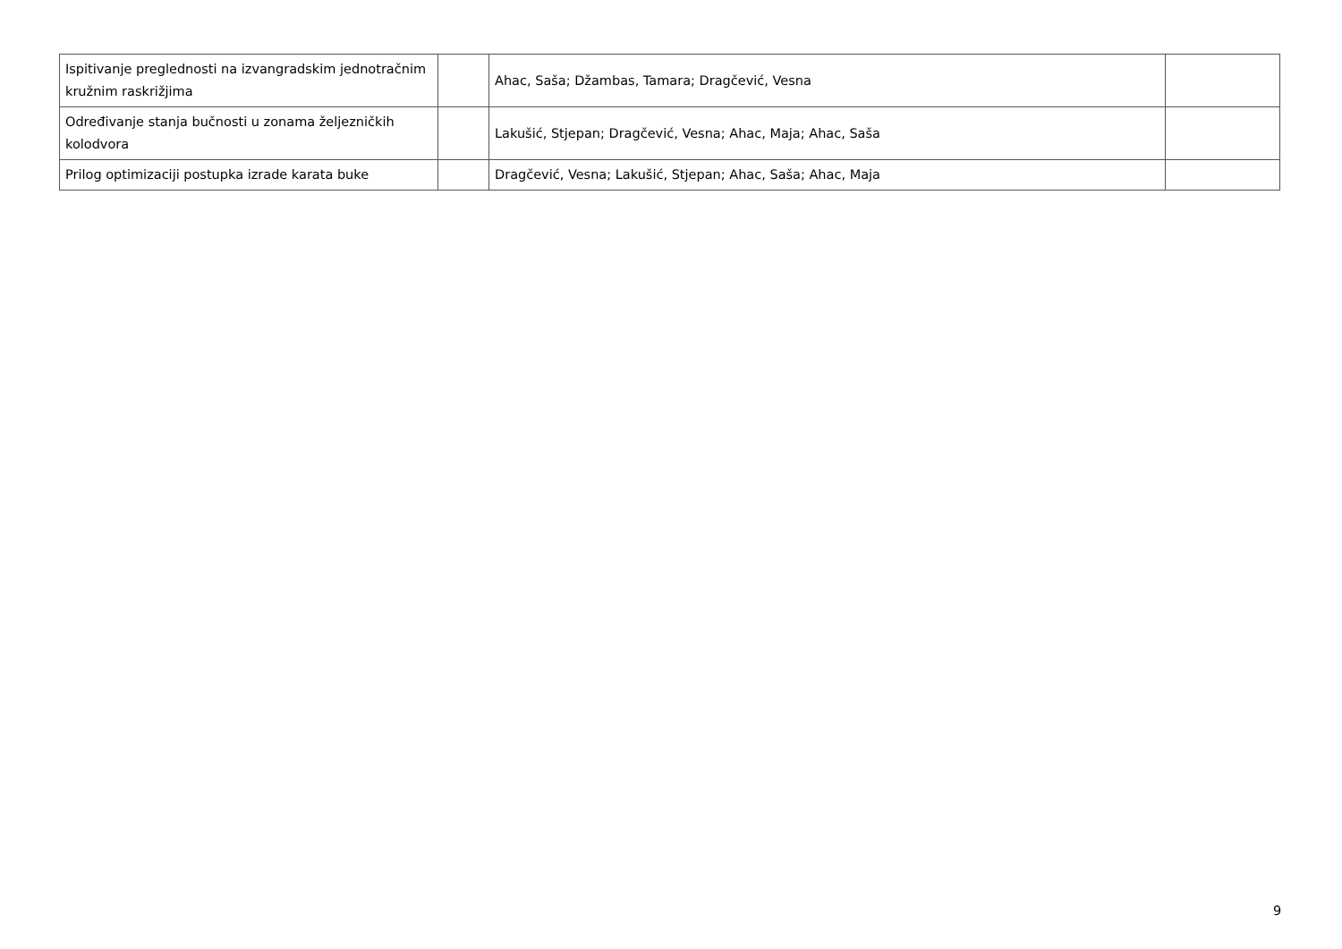| Ispitivanje preglednosti na izvangradskim jednotračnim kružnim raskrižjima | | Ahac, Saša; Džambas, Tamara; Dragčević, Vesna | |
| Određivanje stanja bučnosti u zonama željezničkih kolodvora | | Lakušić, Stjepan; Dragčević, Vesna; Ahac, Maja; Ahac, Saša | |
| Prilog optimizaciji postupka izrade karata buke | | Dragčević, Vesna; Lakušić, Stjepan; Ahac, Saša; Ahac, Maja | |
9